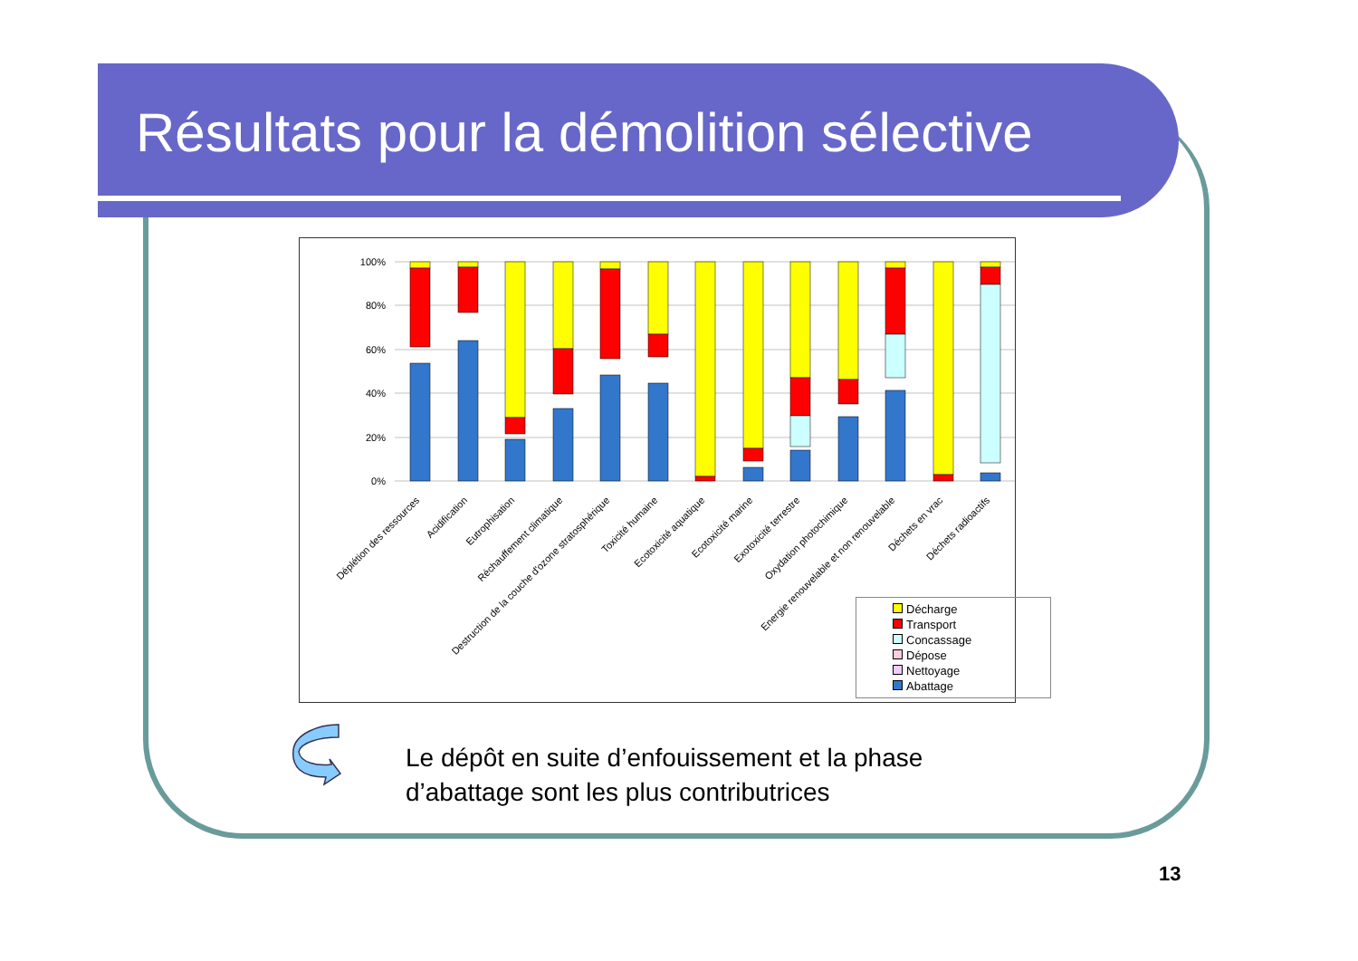Résultats pour la démolition sélective
100%
80%
60%
40%
20%
0%
Déplétion des ressources
Acidification
Eutrophisation
Réchauffement climatique
Destruction de la couche d'ozone stratosphérique
Toxicité humaine
Ecotoxicité aquatique
Ecotoxicité marine
Exotoxicité terrestre
Oxydation photochimique
Energie renouvelable et non renouvelable
Déchets en vrac
Déchets radioactifs
Décharge
Transport
Concassage
Dépose
Nettoyage
Abattage
Le dépôt en suite d’enfouissement et la phase
d’abattage sont les plus contributrices
13